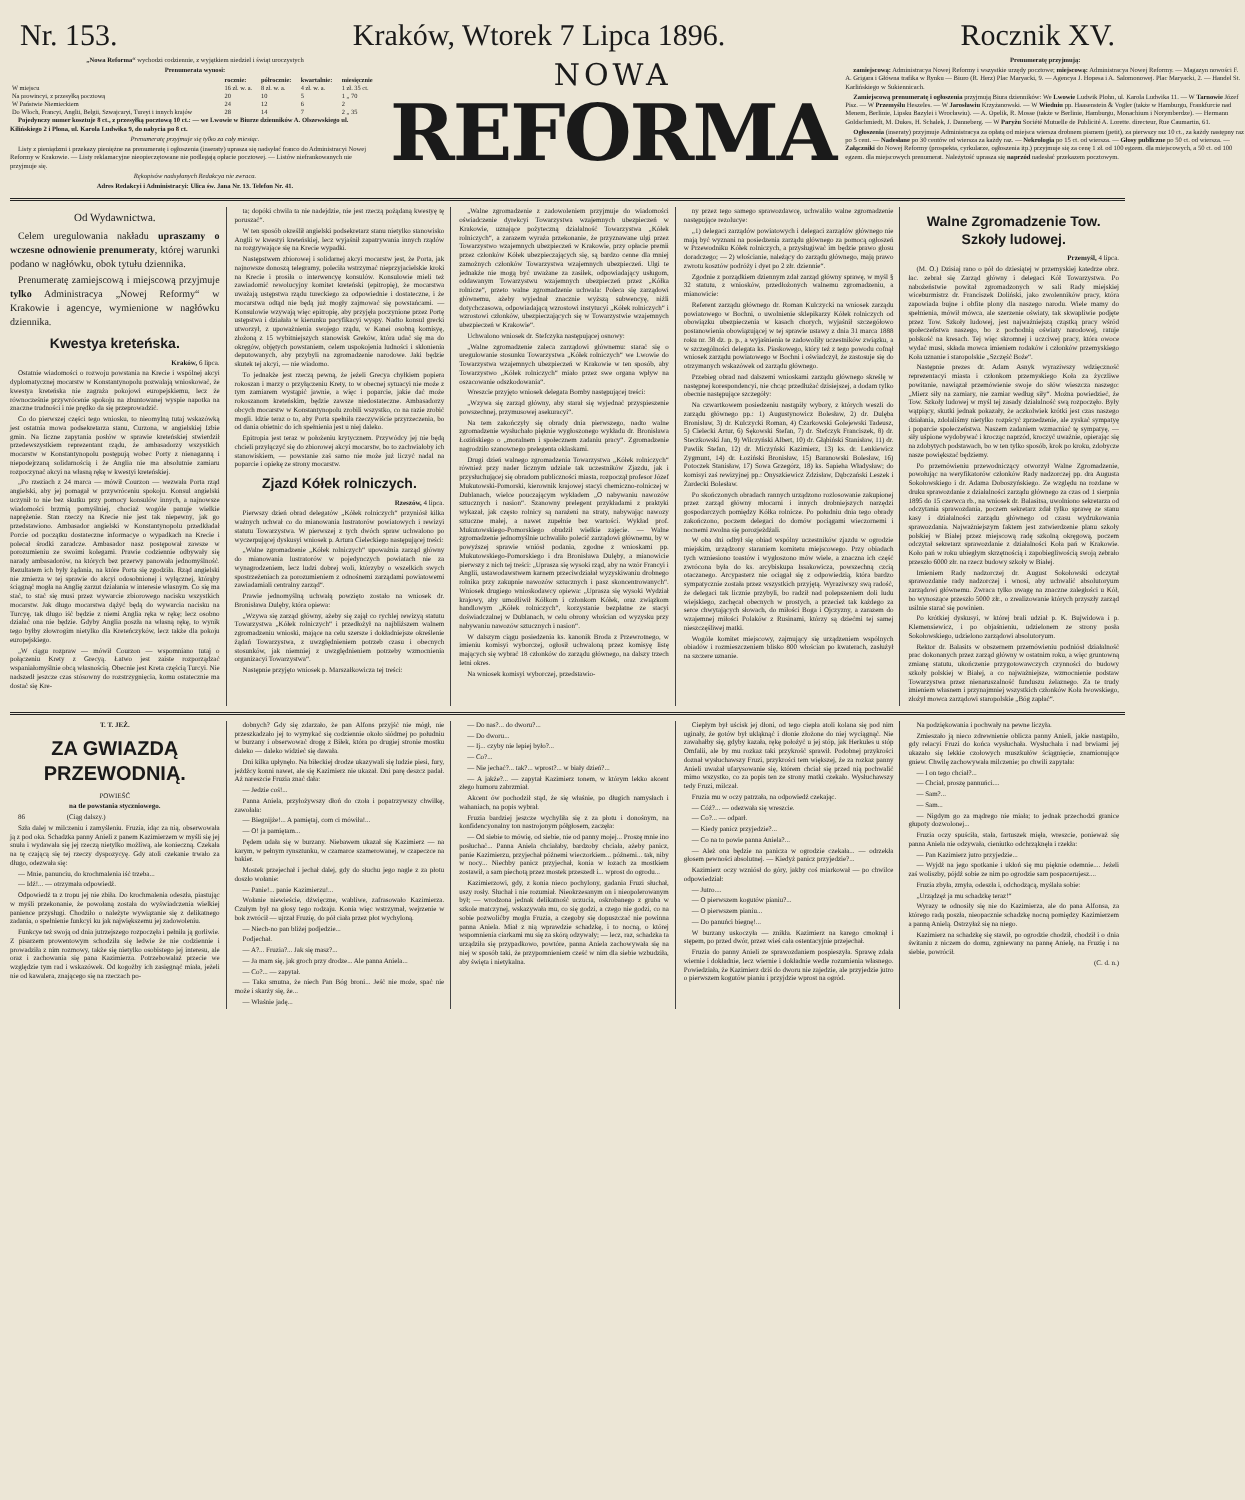Nr. 153. Kraków, Wtorek 7 Lipca 1896. Rocznik XV.
„Nowa Reforma“ wychodzi codziennie, z wyjątkiem niedziel i świąt uroczystych
Prenumerata wynosi:
| | rocznie: | półrocznie: | kwartalnie: | miesięcznie |
| --- | --- | --- | --- | --- |
| W miejscu | 16 zł. w. a. | 8 zł. w. a. | 4 zł. w. a. | 1 zł. 35 ct. |
| Na prowincyi, z przesyłką pocztową | 20 | 10 | 5 | 1 „ 70 |
| W Państwie Niemieckiem | 24 | 12 | 6 | 2 |
| Do Włoch, Francyi, Anglii, Belgii, Szwajcaryi, Tureyi i innych krajów | 28 | 14 | 7 | 2 „ 35 |
Pojedynczy numer kosztuje 8 ct., z przesyłką pocztową 10 ct.: — we Lwowie w Biurze dzienników A. Olszewskiego ul. Kilińskiego 2 i Plona, ul. Karola Ludwika 9, do nabycia po 8 ct.
Prenumeratę przyjmuje się tylko za cały miesiąc.
Listy z pieniądzmi i przekazy pieniężne na prenumeratę i ogłoszenia (inseraty) uprasza się nadsyłać franco do Administracyi Nowej Reformy w Krakowie. — Listy reklamacyjne nieopieczętowane nie podlegają opłacie pocztowej. — Listów niefrankowanych nie przyjmuje się.
Rękopisów nadsyłanych Redakcya nie zwraca.
Adres Redakcyi i Administracyi: Ulica św. Jana Nr. 13. Telefon Nr. 41.
NOWA
REFORMA
Prenumeratę przyjmują:
zamiejscową: Administracya Nowej Reformy i wszystkie urzędy pocztowe; miejscową: Administracya Nowej Reformy. — Magazyn nowości F. A. Grigara i Główna trafika w Rynku — Biuro (R. Herz) Plac Maryacki, 9. — Agencya J. Hopesa i A. Salomonowej. Plac Maryacki, 2. — Handel St. Karlińskiego w Sukiennicach.
Zamiejscową prenumeratę i ogłoszenia przyjmują Biura dzienników: We Lwowie Ludwik Plohn, ul. Karola Ludwika 11. — W Tarnowie Józef Pisz. — W Przemyślu Heszeles. — W Jarosławiu Krzyżanowski. — W Wiedniu pp. Haasenstein & Vogler (także w Hamburgu, Frankfurcie nad Menem, Berlinie, Lipsku Bazylei i Wrocławiu). — A. Opelik, R. Mosse (także w Berlinie, Hamburgu, Monachium i Norymberdze). — Hermann Goldschmiedt, M. Dukes, H. Schalek, J. Danneberg. — W Paryżu Société Mutuelle de Publicité A. Lorette. directeur, Rue Caumartin, 61.
Ogłoszenia (inseraty) przyjmuje Administracya za opłatą od miejsca wiersza drobnem pismem (petit), za pierwszy raz 10 ct., za każdy następny raz po 5 cent. — Nadesłane po 30 centów od wiersza za każdy raz. — Nekrologia po 15 ct. od wiersza. — Głosy publiczne po 50 ct. od wiersza. — Załączniki do Nowej Reformy (prospekta, cyrkularze, ogłoszenia itp.) przyjmuje się za cenę 1 zł. od 100 egzem. dla miejscowych, a 50 ct. od 100 egzem. dla miejscowych prenumerat. Należytość uprasza się naprzód nadesłać przekazem pocztowym.
Od Wydawnictwa.
Celem uregulowania nakładu upraszamy o wczesne odnowienie prenumeraty, której warunki podano w nagłówku, obok tytułu dziennika.
Prenumeratę zamiejscową i miejscową przyjmuje tylko Administracya „Nowej Reformy“ w Krakowie i agencye, wymienione w nagłówku dziennika.
Kwestya kreteńska.
Kraków, 6 lipca.
Ostatnie wiadomości o rozwoju powstania na Krecie i wspólnej akcyi dyplomatycznej mocarstw w Konstantynopolu pozwalają wnioskować, że kwestya kreteńska nie zagraża pokojowi europejskiemu, lecz że równocześnie przywrócenie spokoju na zbuntowanej wyspie napotka na znaczne trudności i nie prędko da się przeprowadzić.
Co do pierwszej części tego wniosku, to nieomylną tutaj wskazówką jest ostatnia mowa podsekretarza stanu, Curzona, w angielskiej Izbie gmin. Na liczne zapytania posłów w sprawie kreteńskiej stwierdził przedewszystkiem reprezentant rządu, że ambasadorzy wszystkich mocarstw w Konstantynopolu postępują wobec Porty z nienaganną i niepodejrzaną solidarnością i że Anglia nie ma absolutnie zamiaru rozpoczynać akcyi na własną rękę w kwestyi kreteńskiej.
„Po rzeziach z 24 marca — mówił Courzon — wezwała Porta rząd angielski, aby jej pomagał w przywróceniu spokoju. Konsul angielski uczynił to nie bez skutku przy pomocy konsulów innych, a najnowsze wiadomości brzmią pomyślniej, chociaż wogóle panuje wielkie naprężenie. Stan rzeczy na Krecie nie jest tak niepewny, jak go przedstawiono. Ambasador angielski w Konstantynopolu przedkładał Porcie od początku dostateczne informacye o wypadkach na Krecie i polecał środki zaradcze. Ambasador nasz postępował zawsze w porozumieniu ze swoimi kolegami. Prawie codziennie odbywały się narady ambasadorów, na których bez przerwy panowała jednomyślność. Rezultatem ich były żądania, na które Porta się zgodziła. Rząd angielski nie zmierza w tej sprawie do akcyi odosobnionej i wyłącznej, którąby ściągnąć mogła na Anglię zarzut działania w interesie własnym. Co się ma stać, to stać się musi przez wywarcie zbiorowego nacisku wszystkich mocarstw. Jak długo mocarstwa dążyć będą do wywarcia nacisku na Turcyę, tak długo iść będzie z niemi Anglia ręka w rękę; lecz osobno działać ona nie będzie. Gdyby Anglia poszła na własną rękę, to wynik tego byłby złowrogim nietylko dla Kreteńczyków, lecz także dla pokoju europejskiego.
„W ciągu rozpraw — mówił Courzon — wspomniano tutaj o połączeniu Krety z Grecyą. Łatwo jest zaiste rozporządzać wspaniałomyślnie obcą własnością. Obecnie jest Kreta częścią Turcyi. Nie nadszedł jeszcze czas stósowny do rozstrzygnięcia, komu ostatecznie ma dostać się Kre-
ta; dopóki chwila ta nie nadejdzie, nie jest rzeczą pożądaną kwestyę tę poruszać“.
W ten sposób określił angielski podsekretarz stanu nietylko stanowisko Anglii w kwestyi kreteńskiej, lecz wyjaśnił zapatrywania innych rządów na rozgrywające się na Krecie wypadki.
Następstwem zbiorowej i solidarnej akcyi mocarstw jest, że Porta, jak najnowsze donoszą telegramy, poleciła wstrzymać nieprzyjacielskie kroki na Krecie i prosiła o interwencyę konsulów. Konsulowie mieli też zawiadomić rewolucyjny komitet kreteński (epitropię), że mocarstwa uważają ustępstwa rządu tureckiego za odpowiednie i dostateczne, i że mocarstwa odtąd nie będą już mogły zajmować się powstańcami. — Konsulowie wzywają więc epitropię, aby przyjęła poczynione przez Portę ustępstwa i działała w kierunku pacyfikacyi wyspy. Nadto konsul grecki utworzył, z upoważnienia swojego rządu, w Kanei osobną komisyę, złożoną z 15 wybitniejszych stanowisk Greków, która udać się ma do okręgów, objętych powstaniem, celem uspokojenia ludności i skłonienia deputowanych, aby przybyli na zgromadzenie narodowe. Jaki będzie skutek tej akcyi, — nie wiadomo.
To jednakże jest rzeczą pewną, że jeżeli Grecya chyłkiem popiera rokoszan i marzy o przyłączeniu Krety, to w obecnej sytuacyi nie może z tym zamiarem wystąpić jawnie, a więc i poparcie, jakie dać może rokoszanom kreteńskim, będzie zawsze niedostateczne. Ambasadorzy obcych mocarstw w Konstantynopolu zrobili wszystko, co na razie zrobić mogli. Idzie teraz o to, aby Porta spełniła rzeczywiście przyrzeczenia, bo od dania obietnic do ich spełnienia jest u niej daleko.
Epitropia jest teraz w położeniu krytycznem. Przywódcy jej nie będą chcieli przyłączyć się do zbiorowej akcyi mocarstw, bo to zachwiałoby ich stanowiskiem, — powstanie zaś samo nie może już liczyć nadal na poparcie i opiekę ze strony mocarstw.
Zjazd Kółek rolniczych.
Rzeszów, 4 lipca.
Pierwszy dzień obrad delegatów „Kółek rolniczych“ przyniósł kilka ważnych uchwał co do mianowania lustratorów powiatowych i rewizyi statutu Towarzystwa. W pierwszej z tych dwóch spraw uchwalono po wyczerpującej dyskusyi wniosek p. Artura Cieleckiego następującej treści:
„Walne zgromadzenie „Kółek rolniczych“ upoważnia zarząd główny do mianowania lustratorów w pojedynczych powiatach nie za wynagrodzeniem, lecz ludzi dobrej woli, którzyby o wszelkich swych spostrzeżeniach za porozumieniem z odnośnemi zarządami powiatowemi zawiadamiali centralny zarząd“.
Prawie jednomyślną uchwałą powzięto zostało na wniosek dr. Bronisława Dulęby, która opiewa:
„Wzywa się zarząd główny, ażeby się zajął co rychlej rewizyą statutu Towarzystwa „Kółek rolniczych“ i przedłożył na najbliższem walnem zgromadzeniu wnioski, mające na celu szersze i dokładniejsze określenie żądań Towarzystwa, z uwzględnieniem potrzeb czasu i obecnych stosunków, jak niemniej z uwzględnieniem potrzeby wzmocnienia organizacyi Towarzystwa“.
Następnie przyjęto wniosek p. Marszałkowicza tej treści:
„Walne zgromadzenie z zadowoleniem przyjmuje do wiadomości oświadczenie dyrekcyi Towarzystwa wzajemnych ubezpieczeń w Krakowie, uznające pożyteczną działalność Towarzystwa „Kółek rolniczych“, a zarazem wyraża przekonanie, że przyznawane ulgi przez Towarzystwo wzajemnych ubezpieczeń w Krakowie, przy opłacie premii przez członków Kółek ubezpieczających się, są bardzo cenne dla mniej zamożnych członków Towarzystwa wzajemnych ubezpieczeń. Ulgi te jednakże nie mogą być uważane za zasiłek, odpowiadający usługom, oddawanym Towarzystwu wzajemnych ubezpieczeń przez „Kółka rolnicze“, przeto walne zgromadzenie uchwala: Poleca się zarządowi głównemu, ażeby wyjednał znacznie wyższą subwencyę, niżli dotychczasowa, odpowiadającą wzrostowi instytucyi „Kółek rolniczych“ i wzrostowi członków, ubezpieczających się w Towarzystwie wzajemnych ubezpieczeń w Krakowie“.
Uchwalono wniosek dr. Stefczyka następującej osnowy:
„Walne zgromadzenie zaleca zarządowi głównemu: starać się o uregulowanie stosunku Towarzystwa „Kółek rolniczych“ we Lwowie do Towarzystwa wzajemnych ubezpieczeń w Krakowie w ten sposób, aby Towarzystwo „Kółek rolniczych“ miało przez swe organa wpływ na oszacowanie odszkodowania“.
Wreszcie przyjęto wniosek delegata Bomby następującej treści:
„Wzywa się zarząd główny, aby starał się wyjednać przyspieszenie powszechnej, przymusowej asekuracyi“.
Na tem zakończyły się obrady dnia pierwszego, nadto walne zgromadzenie wysłuchało pięknie wygłoszonego wykładu dr. Bronisława Łozińskiego o „moralnem i społecznem zadaniu pracy“. Zgromadzenie nagrodziło szanownego prelegenta oklaskami.
Drugi dzień walnego zgromadzenia Towarzystwa „Kółek rolniczych“ również przy nader licznym udziale tak uczestników Zjazdu, jak i przysłuchującej się obradom publiczności miasta, rozpoczął profesor Józef Mukutowski-Pomorski, kierownik krajowej stacyi chemiczno-rolniczej w Dublanach, wielce pouczającym wykładem „O nabywaniu nawozów sztucznych i nasion“. Szanowny prelegent przykładami z praktyki wykazał, jak często rolnicy są narażeni na straty, nabywając nawozy sztuczne małej, a nawet zupełnie bez wartości. Wykład prof. Mukutowskiego-Pomorskiego obudził wielkie zajęcie. — Walne zgromadzenie jednomyślnie uchwaliło polecić zarządowi głównemu, by w powyższej sprawie wniósł podania, zgodne z wnioskami pp. Mukutowskiego-Pomorskiego i dra Bronisława Dulęby, a mianowicie pierwszy z nich tej treści: „Uprasza się wysoki rząd, aby na wzór Francyi i Anglii, ustawodawstwem karnem przeciwdziałał wyzyskiwaniu drobnego rolnika przy zakupnie nawozów sztucznych i pasz skoncentrowanych“. Wniosek drugiego wnioskodawcy opiewa: „Uprasza się wysoki Wydział krajowy, aby umożliwił Kółkom i członkom Kółek, oraz związkom handlowym „Kółek rolniczych“, korzystanie bezpłatne ze stacyi doświadczalnej w Dublanach, w celu obrony włościan od wyzysku przy nabywaniu nawozów sztucznych i nasion“.
W dalszym ciągu posiedzenia ks. kanonik Broda z Przewrotnego, w imieniu komisyi wyborczej, ogłosił uchwaloną przez komisyę listę mających się wybrać 18 członków do zarządu głównego, na dalszy trzech letni okres.
Na wniosek komisyi wyborczej, przedstawio-
ny przez tego samego sprawozdawcę, uchwaliło walne zgromadzenie następujące rezolucye:
„1) delegaci zarządów powiatowych i delegaci zarządów głównego nie mają być wyznani na posiedzenia zarządu głównego za pomocą ogłoszeń w Przewodniku Kółek rolniczych, a przysługiwać im będzie prawo głosu doradczego; — 2) włościanie, należący do zarządu głównego, mają prawo zwrotu kosztów podróży i dyet po 2 złr. dziennie“.
Zgodnie z porządkiem dziennym zdał zarząd główny sprawę, w myśl § 32 statutu, z wniosków, przedłożonych walnemu zgromadzeniu, a mianowicie:
Referent zarządu głównego dr. Roman Kulczycki na wniosek zarządu powiatowego w Bochni, o uwolnienie sklepikarzy Kółek rolniczych od obowiązku ubezpieczenia w kasach chorych, wyjaśnił szczegółowo postanowienia obowiązującej w tej sprawie ustawy z dnia 31 marca 1888 roku nr. 38 dz. p. p., a wyjaśnienia te zadowoliły uczestników związku, a w szczególności delegata ks. Piaskowego, który też z tego powodu cofnął wniosek zarządu powiatowego w Bochni i oświadczył, że zastosuje się do otrzymanych wskazówek od zarządu głównego.
Przebieg obrad nad dalszemi wnioskami zarządu głównego skreślę w następnej korespondencyi, nie chcąc przedłużać dzisiejszej, a dodam tylko obecnie następujące szczegóły:
Na czwartkowem posiedzeniu nastąpiły wybory, z których weszli do zarządu głównego pp.: 1) Augustynowicz Bolesław, 2) dr. Dulęba Bronisław, 3) dr. Kulczycki Roman, 4) Czarkowski Golejewski Tadeusz, 5) Cielecki Artur, 6) Sękowski Stefan, 7) dr. Stefczyk Franciszek, 8) dr. Steczkowski Jan, 9) Wilczyński Albert, 10) dr. Głąbiński Stanisław, 11) dr. Pawlik Stefan, 12) dr. Miczyński Kazimierz, 13) ks. dr. Lenkiewicz Zygmunt, 14) dr. Łoziński Bronisław, 15) Baranowski Bolesław, 16) Potoczek Stanisław, 17) Sowa Grzegórz, 18) ks. Sapieha Władysław; do komisyi zaś rewizyjnej pp.: Onyszkiewicz Zdzisław, Dąbczański Leszek i Żardecki Bolesław.
Po skończonych obradach rannych urządzono rozlosowanie zakupionej przez zarząd główny młocarni i innych drobniejszych narzędzi gospodarczych pomiędzy Kółka rolnicze. Po południu dnia tego obrady zakończono, poczem delegaci do domów pociągami wieczornemi i nocnemi zwolna się porozjeżdżali.
W oba dni odbył się obiad wspólny uczestników zjazdu w ogrodzie miejskim, urządzony staraniem komitetu miejscowego. Przy obiadach tych wzniesiono toastów i wygłoszono mów wiele, a znaczna ich część zwrócona była do ks. arcybiskupa Issakowicza, powszechną czcią otaczanego. Arcypasterz nie ociągał się z odpowiedzią, która bardzo sympatycznie została przez wszystkich przyjętą. Wyraziwszy swą radość, że delegaci tak licznie przybyli, bo radził nad polepszeniem doli ludu wiejskiego, zachęcał obecnych w prostych, a przecież tak każdego za serce chwytających słowach, do miłości Boga i Ojczyzny, a zarazem do wzajemnej miłości Polaków z Rusinami, którzy są dziećmi tej samej nieszczęśliwej matki.
Wogóle komitet miejscowy, zajmujący się urządzeniem wspólnych obiadów i rozmieszczeniem blisko 800 włościan po kwaterach, zasłużył na szczere uznanie.
Walne Zgromadzenie Tow. Szkoły ludowej.
Przemyśl, 4 lipca.
(M. O.) Dzisiaj rano o pół do dziesiątej w przemyskiej katedrze obrz. łac. zebrał się Zarząd główny i delegaci Kół Towarzystwa. Po nabożeństwie powitał zgromadzonych w sali Rady miejskiej wiceburmistrz dr. Franciszek Doliński, jako zwolenników pracy, która zapowiada bujne i obfite plony dla naszego narodu. Wiele mamy do spełnienia, mówił mówca, ale szerzenie oświaty, tak skwapliwie podjęte przez Tow. Szkoły ludowej, jest najważniejszą cząstką pracy wśród społeczeństwa naszego, bo z pochodnią oświaty narodowej, ratuje polskość na kresach. Tej więc skromnej i uczciwej pracy, która owoce wydać musi, składa mowca imieniem rodaków i członków przemyskiego Koła uznanie i staropolskie „Szczęść Boże“.
Następnie prezes dr. Adam Asnyk wyraziwszy wdzięczność reprezentacyi miasta i członkom przemyskiego Koła za życzliwe powitanie, nawiązał przemówienie swoje do słów wieszcza naszego: „Mierz siły na zamiary, nie zamiar według siły“. Można powiedzieć, że Tow. Szkoły ludowej w myśl tej zasady działalność swą rozpoczęło. Były wątpiący, skutki jednak pokazały, że aczkolwiek krótki jest czas naszego działania, zdolaliśmy nietylko rozpścyć zprzedzenie, ale zyskać sympatyę i poparcie społeczeństwa. Naszem zadaniem wzmacniać tę sympatyę, — siły uśpione wydobywać i krocząc naprzód, kroczyć uważnie, opierając się na zdobytych podstawach, bo w ten tylko sposób, krok po kroku, zdobycze nasze powiększać będziemy.
Po przemówieniu przewodniczący otworzył Walne Zgromadzenie, powołując na weryfikatorów członków Rady nadzorczej pp. dra Augusta Sokołowskiego i dr. Adama Doboszyńskiego. Ze względu na rozdane w druku sprawozdanie z działalności zarządu głównego za czas od 1 sierpnia 1895 do 15 czerwca rb., na wniosek dr. Balasitsa, uwolniono sekretarza od odczytania sprawozdania, poczem sekretarz zdał tylko sprawę ze stanu kasy i działalności zarządu głównego od czasu wydrukowania sprawozdania. Najważniejszym faktem jest zatwierdzenie planu szkoły polskiej w Białej przez miejscową radę szkolną okręgową, poczem odczytał sekretarz sprawozdanie z działalności Koła pań w Krakowie. Koło pań w roku ubiegłym skrzętnością i zapobiegliwością swoją zebrało przeszło 6000 złr. na rzecz budowy szkoły w Białej.
Imieniem Rady nadzorczej dr. August Sokołowski odczytał sprawozdanie rady nadzorczej i wnosi, aby uchwalić absolutoryum zarządowi głównemu. Zwraca tylko uwagę na znaczne zaległości u Kół, bo wynoszące przeszło 5000 złr., o zrealizowanie których przyszły zarząd usilnie starać się powinien.
Po krótkiej dyskusyi, w której brali udział p. K. Bujwidowa i p. Klemensiewicz, i po objaśnieniu, udzielonem ze strony posła Sokołowskiego, udzielono zarządowi absolutoryum.
Rektor dr. Balasits w obszernem przemówieniu podniósł działalność prac dokonanych przez zarząd główny w ostatnim roku, a więc gruntowną zmianę statutu, ukończenie przygotowawczych czynności do budowy szkoły polskiej w Białej, a co najważniejsze, wzmocnienie podstaw Towarzystwa przez nienaruszalność funduszu żelaznego. Za te trudy imieniem własnem i przynajmniej wszystkich członków Koła lwowskiego, złożył mowca zarządowi staropolskie „Bóg zapłać“.
T. T. JEŻ.
ZA GWIAZDĄ PRZEWODNIĄ.
POWIEŚĆ
na tle powstania styczniowego.
86 (Ciąg dalszy.)
Szła dalej w milczeniu i zamyśleniu. Fruzia, idąc za nią, obserwowała ją z pod oka. Schadzka panny Anieli z panem Kazimierzem w myśli się jej snuła i wydawała się jej rzeczą nietylko możliwą, ale konieczną. Czekała na tę czającą się tej rzeczy dyspozycyę. Gdy atoli czekanie trwało za długo, odezwała się:
— Mnie, panunciu, do krochmalenia iść trzeba...
— Idź!... — otrzymała odpowiedź.
Odpowiedź ta z tropu jej nie zbiła. Do krochmalenia odeszła, piastując w myśli przekonanie, że powołaną została do wyświadczenia wielkiej panience przysługi. Chodziło o należyte wywiązanie się z delikatnego zadania, o spełnienie funkcyi ku jak największemu jej zadowoleniu.
Funkcye też swoją od dnia jutrzejszego rozpoczęła i pełniła ją gorliwie. Z pisarzem prowentowym schodziła się ledwie że nie codziennie i prowadziła z nim rozmowy, także się nietylko osobistego jej interesu, ale oraz i zachowania się pana Kazimierza. Potrzebowałaż przecie we względzie tym rad i wskazówek. Od kogożby ich zasięgnąć miała, jeżeli nie od kawalera, znającego się na rzeczach po-
dobnych? Gdy się zdarzało, że pan Alfons przyjść nie mógł, nie przeszkadzało jej to wymykać się codziennie około siódmej po południu w burzany i obserwować drogę z Biłek, która po drugiej stronie mostku daleko — daleko widzieć się dawała.
Dni kilka upłynęło. Na biłeckiej drodze ukazywali się ludzie piesi, fury, jeźdźcy konni nawet, ale się Kazimierz nie ukazał. Dni parę deszcz padał. Aż nareszcie Fruzia znać dała:
— Jedzie coś!...
Panna Aniela, przyłożywszy dłoń do czoła i popatrzywszy chwilkę, zawołała:
— Biegnijże!... A pamiętaj, com ci mówiła!...
— O! ja pamiętam...
Pędem udała się w burzany. Niebawem ukazał się Kazimierz — na karym, w pełnym rynsztunku, w czamarce szamerowanej, w czapeczce na bakier.
Mostek przejechał i jechał dalej, gdy do słuchu jego nagle z za płotu doszło wołanie:
— Panie!... panie Kazimierzu!...
Wołanie niewieście, dźwięczne, wabliwe, zafrasowało Kazimierza. Czułym był na głosy tego rodzaju. Konia więc wstrzymał, wejrzenie w bok zwrócił — ujrzał Fruzię, do pół ciała przez płot wychyloną.
— Niech-no pan bliżej podjedzie...
Podjechał.
— A?... Fruzia?... Jak się masz?...
— Ja mam się, jak groch przy drodze... Ale panna Aniela...
— Co?... — zapytał.
— Taka smutna, że niech Pan Bóg broni... Jeść nie może, spać nie może i skarży się, że...
— Właśnie jadę...
— Do nas?... do dworu?...
— Do dworu...
— Ij... czyby nie lepiej było?...
— Co?...
— Nie jechać?... tak?... wprost?... w biały dzień?...
— A jakże?... — zapytał Kazimierz tonem, w którym lekko akcent złego humoru zabrzmiał.
Akcent ów pochodził stąd, że się właśnie, po długich namysłach i wahaniach, na popis wybrał.
Fruzia bardziej jeszcze wychyliła się z za płotu i donośnym, na konfidencyonalny ton nastrojonym półgłosem, zaczęła:
— Od siebie to mówię, od siebie, nie od panny mojej... Proszę mnie ino posłuchać... Panna Aniela chciałaby, bardzoby chciała, ażeby panicz, panie Kazimierzu, przyjechał późnemi wieczorkiem... późnemi... tak, niby w nocy... Niechby panicz przyjechał, konia w łozach za mostkiem zostawił, a sam piechotą przez mostek przeszedł i... wprost do ogrodu...
Kazimierzowi, gdy, z konia nieco pochylony, gadania Fruzi słuchał, uszy rosły. Słuchał i nie rozumiał. Nieokrzesanym on i nieopolerowanym był; — wrodzona jednak delikatność uczucia, oskrobanego z gruba w szkole matczynej, wskazywała mu, co się godzi, a czego nie godzi, co na sobie pozwolićby mogła Fruzia, a czegoby się dopuszczać nie powinna panna Aniela. Miał z nią wprawdzie schadzkę, i to nocną, o której wspomnienia ciarkami mu się za skórą odzywały; — lecz, raz, schadzka ta urządziła się przypadkowo, powtóre, panna Aniela zachowywała się na niej w sposób taki, że przypomnieniem cześć w nim dla siebie wzbudziła, aby święta i nietykalna.
Ciepłym był uścisk jej dłoni, od tego ciepła atoli kolana się pod nim uginały, że gotów był ukląknąć i dłonie złożone do niej wyciągnąć. Nie zawahałby się, gdyby kazała, rękę położyć u jej stóp, jak Herkules u stóp Omfalii, ale by mu rozkaz taki przykrość sprawił. Podobnej przykrości doznał wysłuchawszy Fruzi, przykrości tem większej, że za rozkaz panny Anieli uważał ufarysowanie się, którem chciał się przed nią pochwalić mimo wszystko, co za popis ten ze strony matki czekało. Wysłuchawszy tedy Fruzi, milczał.
Fruzia mu w oczy patrzała, na odpowiedź czekając.
— Cóż?... — odezwała się wreszcie.
— Co?... — odparł.
— Kiedy panicz przyjedzie?...
— Co na to powie panna Aniela?...
— Ależ ona będzie na panicza w ogrodzie czekała... — odrzekła głosem pewności absolutnej. — Kiedyż panicz przyjedzie?...
Kazimierz oczy wzniósł do góry, jakby coś miarkował — po chwilce odpowiedział:
— Jutro....
— O pierwszem kogutów pianiu?...
— O pierwszem pianiu...
— Do panuńci biegnę!...
W burzany uskoczyła — znikła. Kazimierz na karego cmoknął i stępem, po przed dwór, przez wieś cała ostentacyjnie przejechał.
Fruzia do panny Anieli ze sprawozdaniem pospieszyła. Sprawę zdała wiernie i dokładnie, lecz wiernie i dokładnie wedle rozumienia własnego. Powiedziała, że Kazimierz dziś do dworu nie zajedzie, ale przyjedzie jutro o pierwszem kogutów pianiu i przyjdzie wprost na ogród.
Na podziękowania i pochwały na pewne liczyła.
Zmieszało ją nieco zdrewnienie oblicza panny Anieli, jakie nastąpiło, gdy relacyi Fruzi do końca wysłuchała. Wysłuchała i nad brwiami jej ukazało się lekkie czołowych muszkułów ściągnięcie, znamionujące gniew. Chwilę zachowywała milczenie; po chwili zapytała:
— I on tego chciał?...
— Chciał, proszę pannuńci....
— Sam?...
— Sam...
— Nigdym go za mądrego nie miała; to jednak przechodzi granice głupoty dozwolonej...
Fruzia oczy spuściła, stała, fartuszek mięła, wreszcie, ponieważ się panna Aniela nie odzywała, cieniutko odchrząknęła i rzekła:
— Pan Kazimierz jutro przyjedzie...
— Wyjdź na jego spotkanie i ukłoń się mu pięknie odemnie.... Jeżeli zaś woliszby, pójdź sobie ze nim po ogrodzie sam pospacerujesz....
Fruzia zbyła, zmyła, odeszła i, odchodzącą, myślała sobie:
„Urządzęż ja mu schadzkę teraz!“
Wyrazy te odnosiły się nie do Kazimierza, ale do pana Alfonsa, za którego radą poszła, nieopacznie schadzkę nocną pomiędzy Kazimierzem a panną Anielą. Ostrzyłaż się na niego.
Kazimierz na schadzkę się stawił, po ogrodzie chodził, chodził i o dnia świtaniu z niczem do domu, zgniewany na pannę Anielę, na Fruzię i na siebie, powrócił.
(C. d. n.)